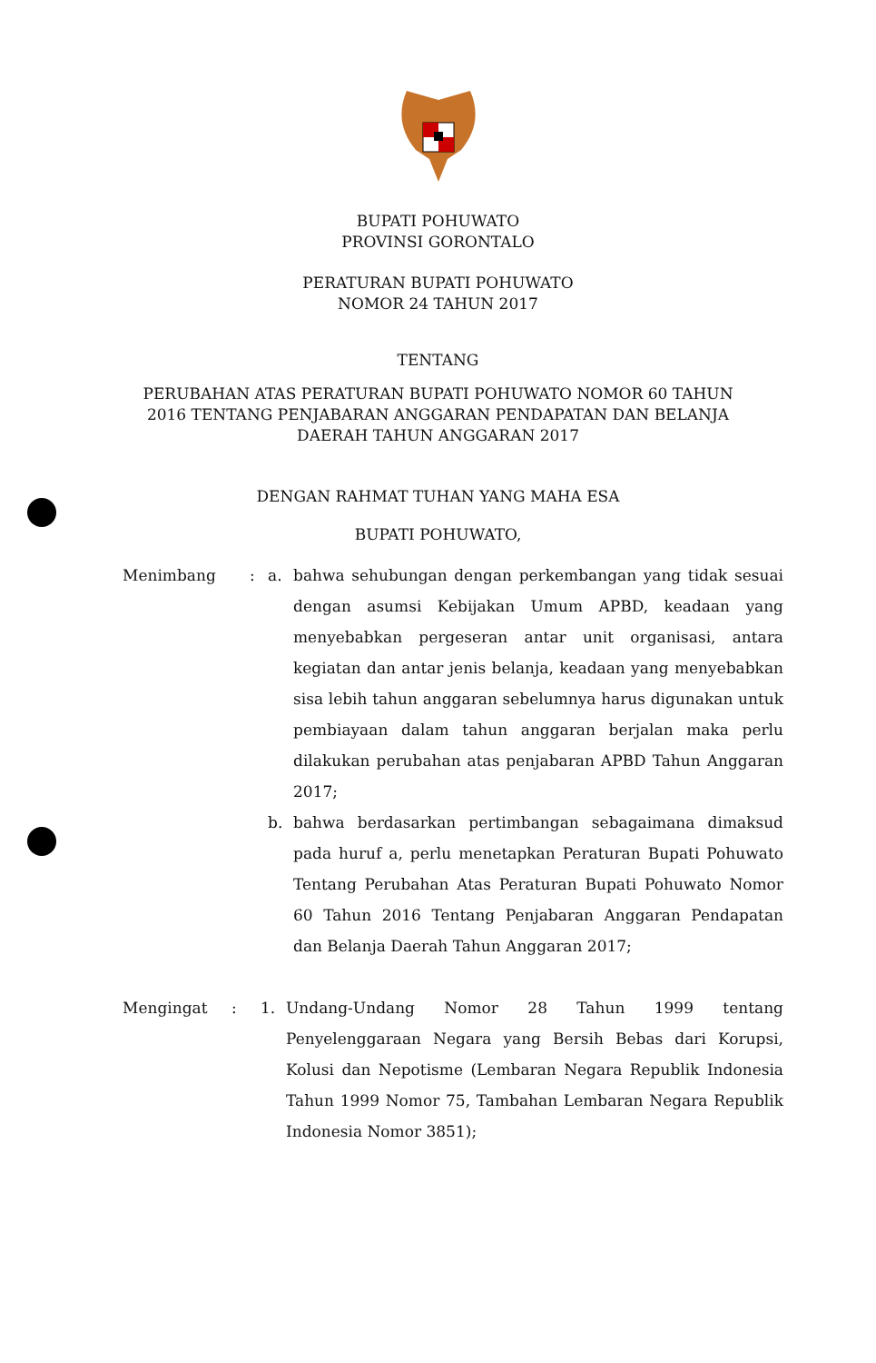BUPATI POHUWATO
PROVINSI GORONTALO
PERATURAN BUPATI POHUWATO
NOMOR 24 TAHUN 2017
TENTANG
PERUBAHAN ATAS PERATURAN BUPATI POHUWATO NOMOR 60 TAHUN
2016 TENTANG PENJABARAN ANGGARAN PENDAPATAN DAN BELANJA
DAERAH TAHUN ANGGARAN 2017
DENGAN RAHMAT TUHAN YANG MAHA ESA
BUPATI POHUWATO,
Menimbang : a. bahwa sehubungan dengan perkembangan yang tidak sesuai dengan asumsi Kebijakan Umum APBD, keadaan yang menyebabkan pergeseran antar unit organisasi, antara kegiatan dan antar jenis belanja, keadaan yang menyebabkan sisa lebih tahun anggaran sebelumnya harus digunakan untuk pembiayaan dalam tahun anggaran berjalan maka perlu dilakukan perubahan atas penjabaran APBD Tahun Anggaran 2017;
b. bahwa berdasarkan pertimbangan sebagaimana dimaksud pada huruf a, perlu menetapkan Peraturan Bupati Pohuwato Tentang Perubahan Atas Peraturan Bupati Pohuwato Nomor 60 Tahun 2016 Tentang Penjabaran Anggaran Pendapatan dan Belanja Daerah Tahun Anggaran 2017;
Mengingat : 1. Undang-Undang Nomor 28 Tahun 1999 tentang Penyelenggaraan Negara yang Bersih Bebas dari Korupsi, Kolusi dan Nepotisme (Lembaran Negara Republik Indonesia Tahun 1999 Nomor 75, Tambahan Lembaran Negara Republik Indonesia Nomor 3851);